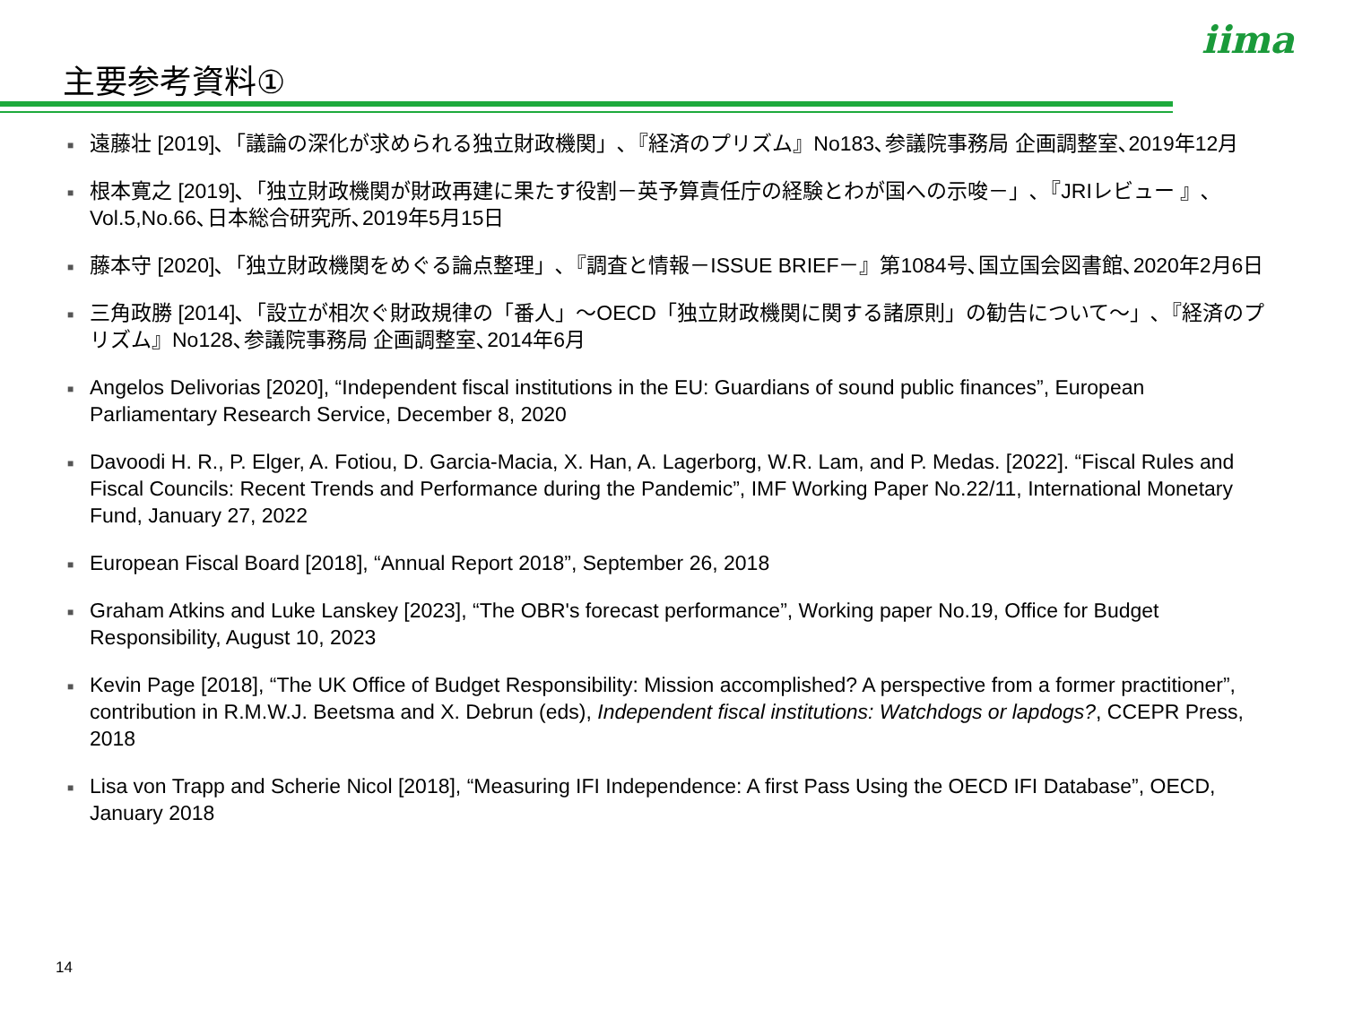主要参考資料①
iima
■ 遠藤壮 [2019]､「議論の深化が求められる独立財政機関」､『経済のプリズム』No183､参議院事務局 企画調整室､2019年12月
■ 根本寛之 [2019]､「独立財政機関が財政再建に果たす役割－英予算責任庁の経験とわが国への示唆－」､『JRIレビュー 』､Vol.5,No.66､日本総合研究所､2019年5月15日
■ 藤本守 [2020]､「独立財政機関をめぐる論点整理」､『調査と情報－ISSUE BRIEF－』第1084号､国立国会図書館､2020年2月6日
■ 三角政勝 [2014]､「設立が相次ぐ財政規律の「番人」～OECD「独立財政機関に関する諸原則」の勧告について～」､『経済のプリズム』No128､参議院事務局 企画調整室､2014年6月
■ Angelos Delivorias [2020], “Independent fiscal institutions in the EU: Guardians of sound public finances”, European Parliamentary Research Service, December 8, 2020
■ Davoodi H. R., P. Elger, A. Fotiou, D. Garcia-Macia, X. Han, A. Lagerborg, W.R. Lam, and P. Medas. [2022]. “Fiscal Rules and Fiscal Councils: Recent Trends and Performance during the Pandemic”, IMF Working Paper No.22/11, International Monetary Fund, January 27, 2022
■ European Fiscal Board [2018], “Annual Report 2018”, September 26, 2018
■ Graham Atkins and Luke Lanskey [2023], “The OBR's forecast performance”, Working paper No.19, Office for Budget Responsibility, August 10, 2023
■ Kevin Page [2018], “The UK Office of Budget Responsibility: Mission accomplished? A perspective from a former practitioner”, contribution in R.M.W.J. Beetsma and X. Debrun (eds), Independent fiscal institutions: Watchdogs or lapdogs?, CCEPR Press, 2018
■ Lisa von Trapp and Scherie Nicol [2018], “Measuring IFI Independence: A first Pass Using the OECD IFI Database”, OECD, January 2018
14